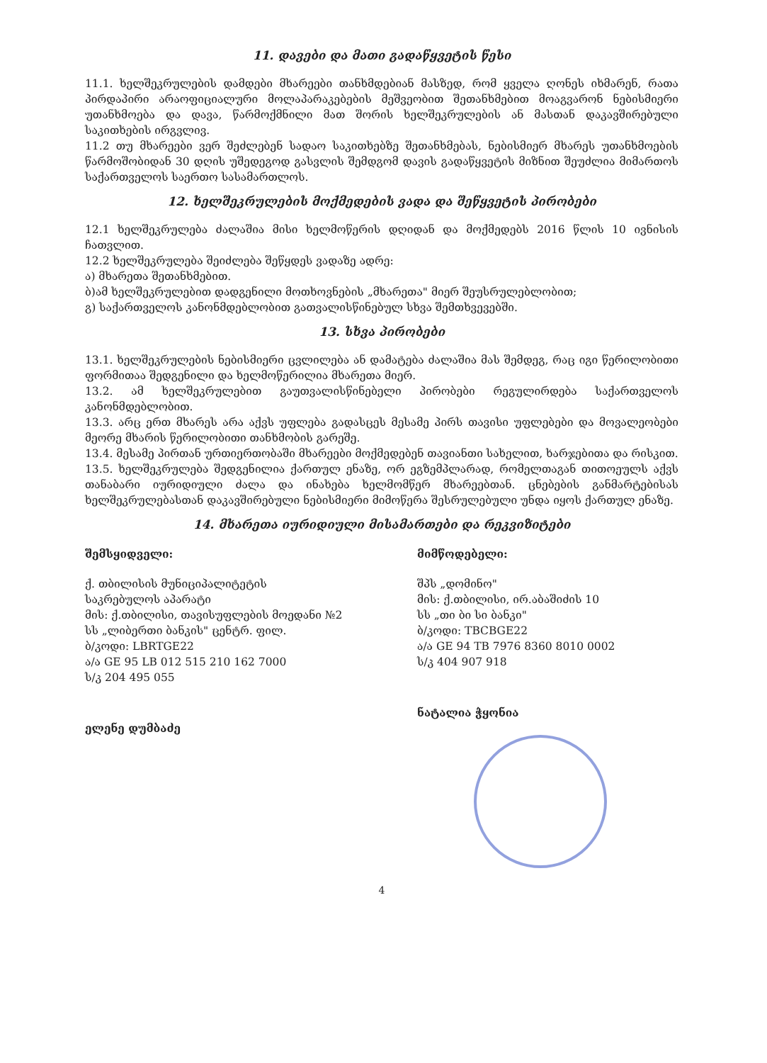11. დავები და მათი გადაწყვეტის წესი
11.1. ხელშეკრულების დამდები მხარეები თანხმდებიან მასზედ, რომ ყველა ღონეს იხმარენ, რათა პირდაპირი არაოფიციალური მოლაპარაკებების მეშვეობით შეთანხმებით მოაგვარონ ნებისმიერი უთანხმოება და დავა, წარმოქმნილი მათ შორის ხელშეკრულების ან მასთან დაკავშირებული საკითხების ირგვლივ.
11.2 თუ მხარეები ვერ შეძლებენ სადაო საკითხებზე შეთანხმებას, ნებისმიერ მხარეს უთანხმოების წარმოშობიდან 30 დღის უშედეგოდ გასვლის შემდგომ დავის გადაწყვეტის მიზნით შეუძლია მიმართოს საქართველოს საერთო სასამართლოს.
12. ხელშეკრულების მოქმედების ვადა და შეწყვეტის პირობები
12.1 ხელშეკრულება ძალაშია მისი ხელმოწერის დღიდან და მოქმედებს 2016 წლის 10 ივნისის ჩათვლით.
12.2 ხელშეკრულება შეიძლება შეწყდეს ვადაზე ადრე:
ა) მხარეთა შეთანხმებით.
ბ)ამ ხელშეკრულებით დადგენილი მოთხოვნების „მხარეთა" მიერ შეუსრულებლობით;
გ) საქართველოს კანონმდებლობით გათვალისწინებულ სხვა შემთხვევებში.
13. სხვა პირობები
13.1. ხელშეკრულების ნებისმიერი ცვლილება ან დამატება ძალაშია მას შემდეგ, რაც იგი წერილობითი ფორმითაა შედგენილი და ხელმოწერილია მხარეთა მიერ.
13.2. ამ ხელშეკრულებით გაუთვალისწინებელი პირობები რეგულირდება საქართველოს კანონმდებლობით.
13.3. არც ერთ მხარეს არა აქვს უფლება გადასცეს მესამე პირს თავისი უფლებები და მოვალეობები მეორე მხარის წერილობითი თანხმობის გარეშე.
13.4. მესამე პირთან ურთიერთობაში მხარეები მოქმედებენ თავიანთი სახელით, ხარჯებითა და რისკით.
13.5. ხელშეკრულება შედგენილია ქართულ ენაზე, ორ ეგზემპლარად, რომელთაგან თითოეულს აქვს თანაბარი იურიდიული ძალა და ინახება ხელმომწერ მხარეებთან. ცნებების განმარტებისას ხელშეკრულებასთან დაკავშირებული ნებისმიერი მიმოწერა შესრულებული უნდა იყოს ქართულ ენაზე.
14. მხარეთა იურიდიული მისამართები და რეკვიზიტები
შემსყიდველი:
ქ. თბილისის მუნიციპალიტეტის
საკრებულოს აპარატი
მის: ქ.თბილისი, თავისუფლების მოედანი №2
სს „ლიბერთი ბანკის" ცენტრ. ფილ.
ბ/კოდი: LBRTGE22
ა/ა GE 95 LB 012 515 210 162 7000
ს/კ 204 495 055
ელენე დუმბაძე
მიმწოდებელი:
შპს „დომინო"
მის: ქ.თბილისი, ირ.აბაშიძის 10
სს „თი ბი სი ბანკი"
ბ/კოდი: TBCBGE22
ა/ა GE 94 TB 7976 8360 8010 0002
ს/კ 404 907 918
ნატალია ჭყონია
4